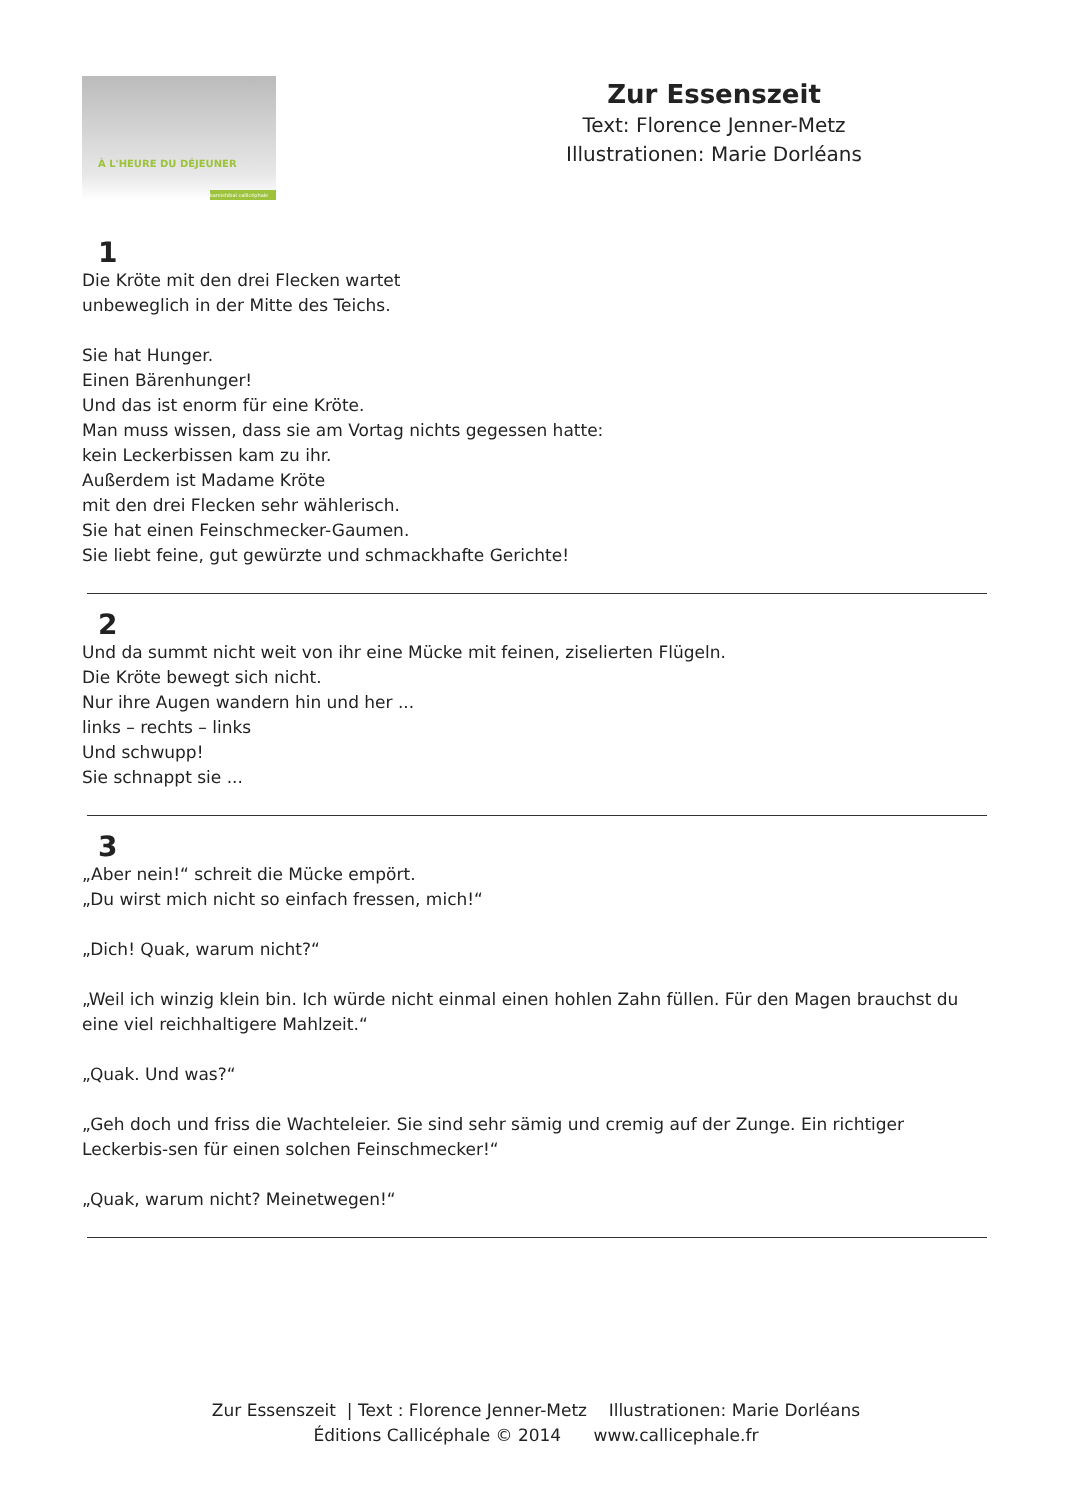À L'HEURE DU DÉJEUNER
kamishibaï callicéphale
Zur Essenszeit
Text: Florence Jenner-Metz
Illustrationen: Marie Dorléans
1
Die Kröte mit den drei Flecken wartet
unbeweglich in der Mitte des Teichs.
Sie hat Hunger.
Einen Bärenhunger!
Und das ist enorm für eine Kröte.
Man muss wissen, dass sie am Vortag nichts gegessen hatte:
kein Leckerbissen kam zu ihr.
Außerdem ist Madame Kröte
mit den drei Flecken sehr wählerisch.
Sie hat einen Feinschmecker-Gaumen.
Sie liebt feine, gut gewürzte und schmackhafte Gerichte!
2
Und da summt nicht weit von ihr eine Mücke mit feinen, ziselierten Flügeln.
Die Kröte bewegt sich nicht.
Nur ihre Augen wandern hin und her ...
links – rechts – links
Und schwupp!
Sie schnappt sie ...
3
„Aber nein!“ schreit die Mücke empört.
„Du wirst mich nicht so einfach fressen, mich!“
„Dich! Quak, warum nicht?“
„Weil ich winzig klein bin. Ich würde nicht einmal einen hohlen Zahn füllen. Für den Magen brauchst du eine viel reichhaltigere Mahlzeit.“
„Quak. Und was?“
„Geh doch und friss die Wachteleier. Sie sind sehr sämig und cremig auf der Zunge. Ein richtiger Leckerbis-sen für einen solchen Feinschmecker!“
„Quak, warum nicht? Meinetwegen!“
Zur Essenszeit | Text : Florence Jenner-Metz Illustrationen: Marie Dorléans
Éditions Callicéphale © 2014 www.callicephale.fr